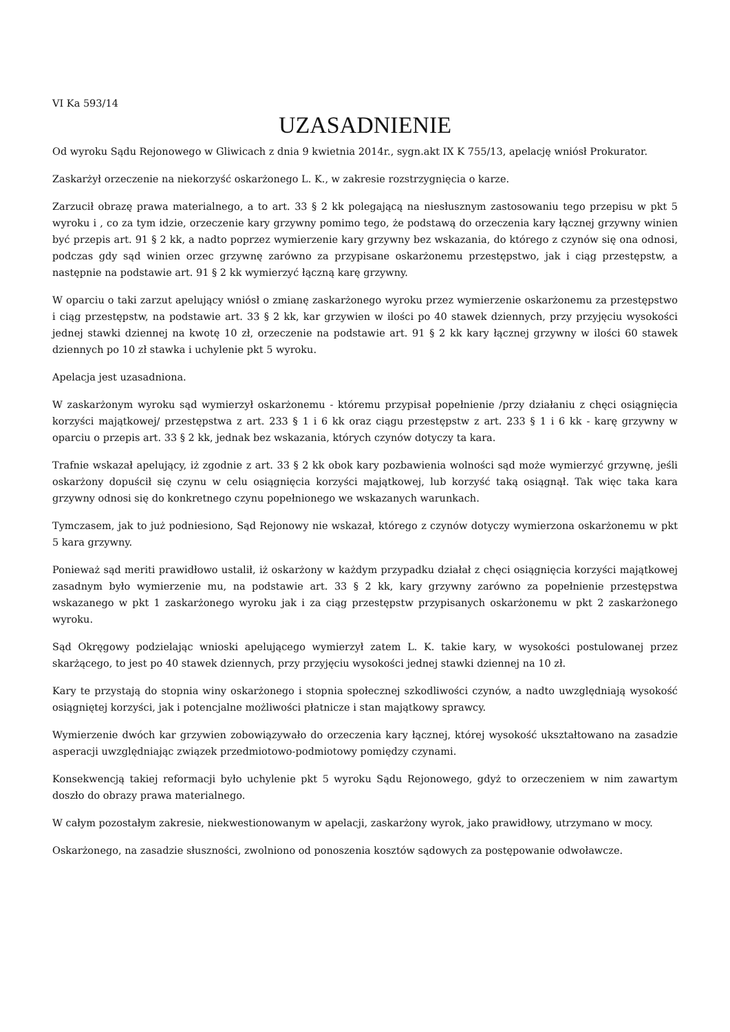VI Ka 593/14
UZASADNIENIE
Od wyroku Sądu Rejonowego w Gliwicach z dnia 9 kwietnia 2014r., sygn.akt IX K 755/13, apelację wniósł Prokurator.
Zaskarżył orzeczenie na niekorzyść oskarżonego L. K., w zakresie rozstrzygnięcia o karze.
Zarzucił obrazę prawa materialnego, a to art. 33 § 2 kk polegającą na niesłusznym zastosowaniu tego przepisu w pkt 5 wyroku i , co za tym idzie, orzeczenie kary grzywny pomimo tego, że podstawą do orzeczenia kary łącznej grzywny winien być przepis art. 91 § 2 kk, a nadto poprzez wymierzenie kary grzywny bez wskazania, do którego z czynów się ona odnosi, podczas gdy sąd winien orzec grzywnę zarówno za przypisane oskarżonemu przestępstwo, jak i ciąg przestępstw, a następnie na podstawie art. 91 § 2 kk wymierzyć łączną karę grzywny.
W oparciu o taki zarzut apelujący wniósł o zmianę zaskarżonego wyroku przez wymierzenie oskarżonemu za przestępstwo i ciąg przestępstw, na podstawie art. 33 § 2 kk, kar grzywien w ilości po 40 stawek dziennych, przy przyjęciu wysokości jednej stawki dziennej na kwotę 10 zł, orzeczenie na podstawie art. 91 § 2 kk kary łącznej grzywny w ilości 60 stawek dziennych po 10 zł stawka i uchylenie pkt 5 wyroku.
Apelacja jest uzasadniona.
W zaskarżonym wyroku sąd wymierzył oskarżonemu - któremu przypisał popełnienie /przy działaniu z chęci osiągnięcia korzyści majątkowej/ przestępstwa z art. 233 § 1 i 6 kk oraz ciągu przestępstw z art. 233 § 1 i 6 kk - karę grzywny w oparciu o przepis art. 33 § 2 kk, jednak bez wskazania, których czynów dotyczy ta kara.
Trafnie wskazał apelujący, iż zgodnie z art. 33 § 2 kk obok kary pozbawienia wolności sąd może wymierzyć grzywnę, jeśli oskarżony dopuścił się czynu w celu osiągnięcia korzyści majątkowej, lub korzyść taką osiągnął. Tak więc taka kara grzywny odnosi się do konkretnego czynu popełnionego we wskazanych warunkach.
Tymczasem, jak to już podniesiono, Sąd Rejonowy nie wskazał, którego z czynów dotyczy wymierzona oskarżonemu w pkt 5 kara grzywny.
Ponieważ sąd meriti prawidłowo ustalił, iż oskarżony w każdym przypadku działał z chęci osiągnięcia korzyści majątkowej zasadnym było wymierzenie mu, na podstawie art. 33 § 2 kk, kary grzywny zarówno za popełnienie przestępstwa wskazanego w pkt 1 zaskarżonego wyroku jak i za ciąg przestępstw przypisanych oskarżonemu w pkt 2 zaskarżonego wyroku.
Sąd Okręgowy podzielając wnioski apelującego wymierzył zatem L. K. takie kary, w wysokości postulowanej przez skarżącego, to jest po 40 stawek dziennych, przy przyjęciu wysokości jednej stawki dziennej na 10 zł.
Kary te przystają do stopnia winy oskarżonego i stopnia społecznej szkodliwości czynów, a nadto uwzględniają wysokość osiągniętej korzyści, jak i potencjalne możliwości płatnicze i stan majątkowy sprawcy.
Wymierzenie dwóch kar grzywien zobowiązywało do orzeczenia kary łącznej, której wysokość ukształtowano na zasadzie asperacji uwzględniając związek przedmiotowo-podmiotowy pomiędzy czynami.
Konsekwencją takiej reformacji było uchylenie pkt 5 wyroku Sądu Rejonowego, gdyż to orzeczeniem w nim zawartym doszło do obrazy prawa materialnego.
W całym pozostałym zakresie, niekwestionowanym w apelacji, zaskarżony wyrok, jako prawidłowy, utrzymano w mocy.
Oskarżonego, na zasadzie słuszności, zwolniono od ponoszenia kosztów sądowych za postępowanie odwoławcze.